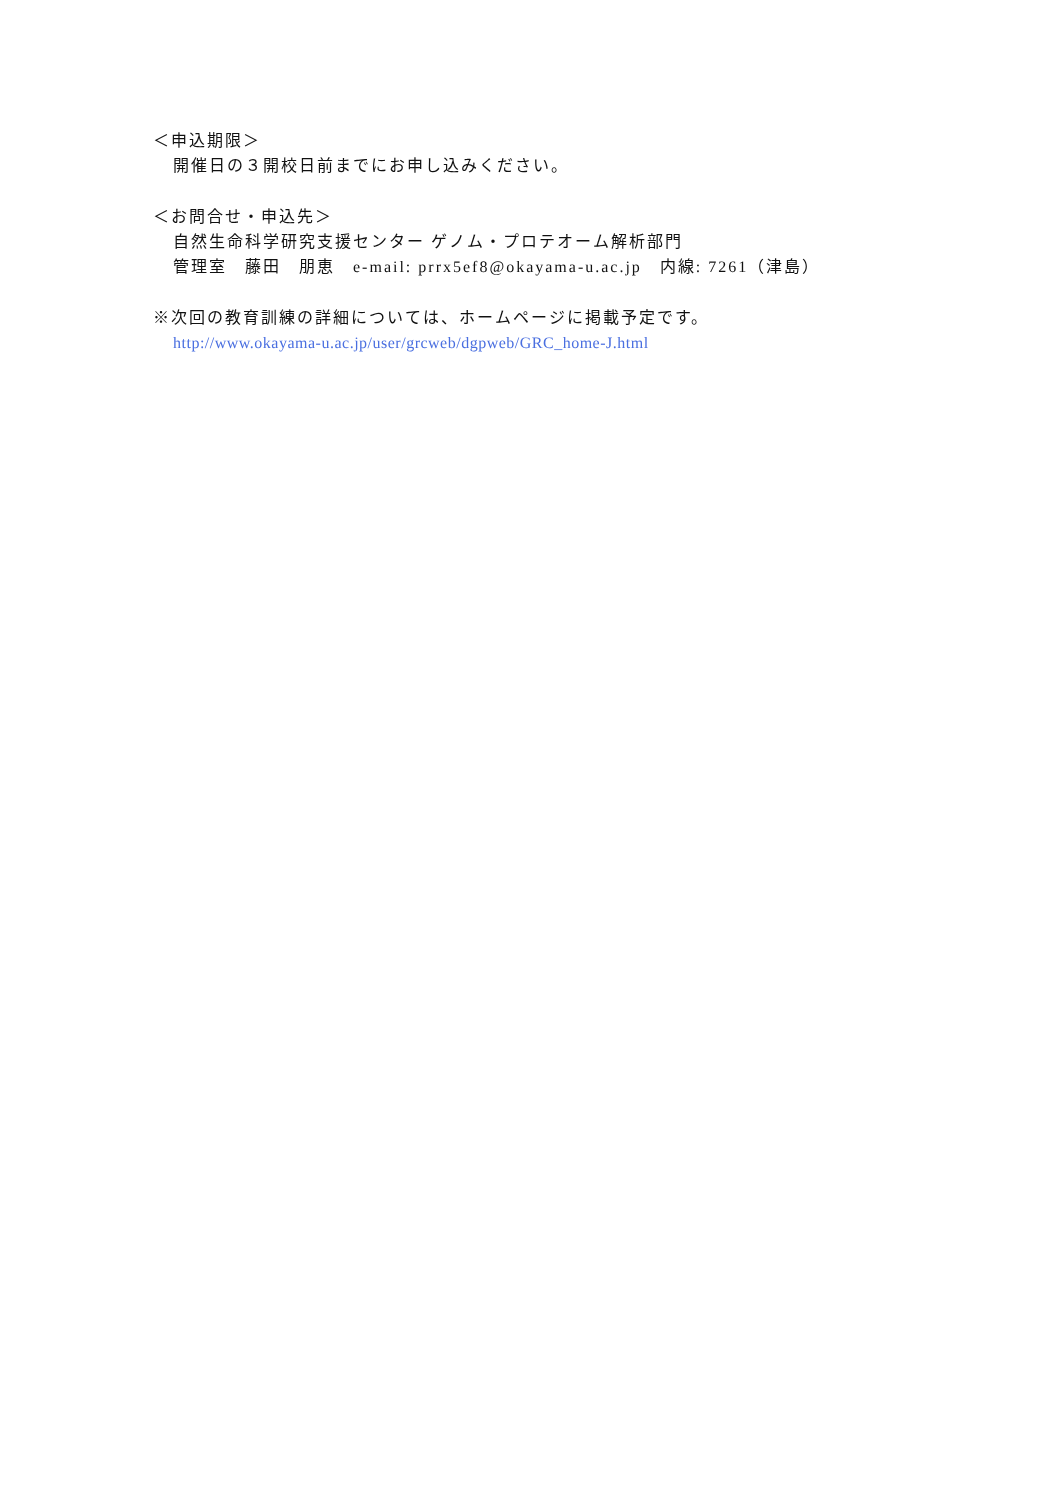＜申込期限＞
開催日の３開校日前までにお申し込みください。
＜お問合せ・申込先＞
自然生命科学研究支援センター ゲノム・プロテオーム解析部門
管理室　藤田　朋恵　e-mail: prrx5ef8@okayama-u.ac.jp　内線: 7261（津島）
※次回の教育訓練の詳細については、ホームページに掲載予定です。
http://www.okayama-u.ac.jp/user/grcweb/dgpweb/GRC_home-J.html